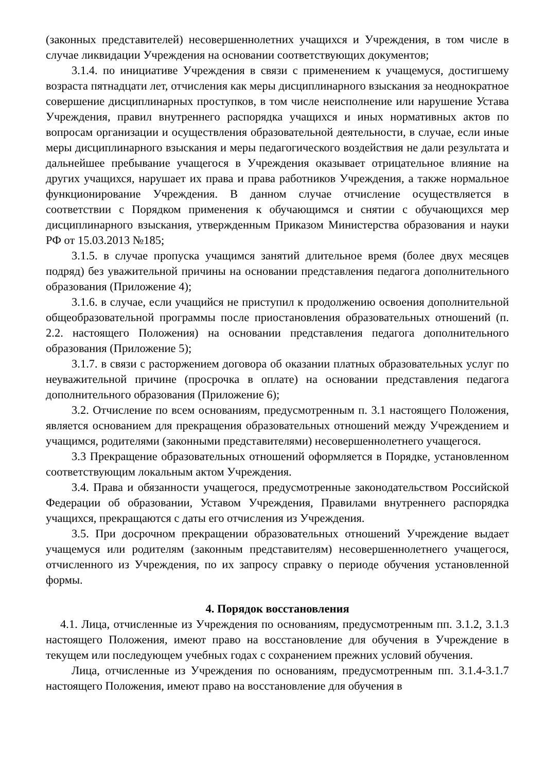(законных представителей) несовершеннолетних учащихся и Учреждения, в том числе в случае ликвидации Учреждения на основании соответствующих документов;
3.1.4. по инициативе Учреждения в связи с применением к учащемуся, достигшему возраста пятнадцати лет, отчисления как меры дисциплинарного взыскания за неоднократное совершение дисциплинарных проступков, в том числе неисполнение или нарушение Устава Учреждения, правил внутреннего распорядка учащихся и иных нормативных актов по вопросам организации и осуществления образовательной деятельности, в случае, если иные меры дисциплинарного взыскания и меры педагогического воздействия не дали результата и дальнейшее пребывание учащегося в Учреждения оказывает отрицательное влияние на других учащихся, нарушает их права и права работников Учреждения, а также нормальное функционирование Учреждения. В данном случае отчисление осуществляется в соответствии с Порядком применения к обучающимся и снятии с обучающихся мер дисциплинарного взыскания, утвержденным Приказом Министерства образования и науки РФ от 15.03.2013 №185;
3.1.5. в случае пропуска учащимся занятий длительное время (более двух месяцев подряд) без уважительной причины на основании представления педагога дополнительного образования (Приложение 4);
3.1.6. в случае, если учащийся не приступил к продолжению освоения дополнительной общеобразовательной программы после приостановления образовательных отношений (п. 2.2. настоящего Положения) на основании представления педагога дополнительного образования (Приложение 5);
3.1.7. в связи с расторжением договора об оказании платных образовательных услуг по неуважительной причине (просрочка в оплате) на основании представления педагога дополнительного образования (Приложение 6);
3.2. Отчисление по всем основаниям, предусмотренным п. 3.1 настоящего Положения, является основанием для прекращения образовательных отношений между Учреждением и учащимся, родителями (законными представителями) несовершеннолетнего учащегося.
3.3 Прекращение образовательных отношений оформляется в Порядке, установленном соответствующим локальным актом Учреждения.
3.4. Права и обязанности учащегося, предусмотренные законодательством Российской Федерации об образовании, Уставом Учреждения, Правилами внутреннего распорядка учащихся, прекращаются с даты его отчисления из Учреждения.
3.5. При досрочном прекращении образовательных отношений Учреждение выдает учащемуся или родителям (законным представителям) несовершеннолетнего учащегося, отчисленного из Учреждения, по их запросу справку о периоде обучения установленной формы.
4. Порядок восстановления
4.1. Лица, отчисленные из Учреждения по основаниям, предусмотренным пп. 3.1.2, 3.1.3 настоящего Положения, имеют право на восстановление для обучения в Учреждение в текущем или последующем учебных годах с сохранением прежних условий обучения.
Лица, отчисленные из Учреждения по основаниям, предусмотренным пп. 3.1.4-3.1.7 настоящего Положения, имеют право на восстановление для обучения в